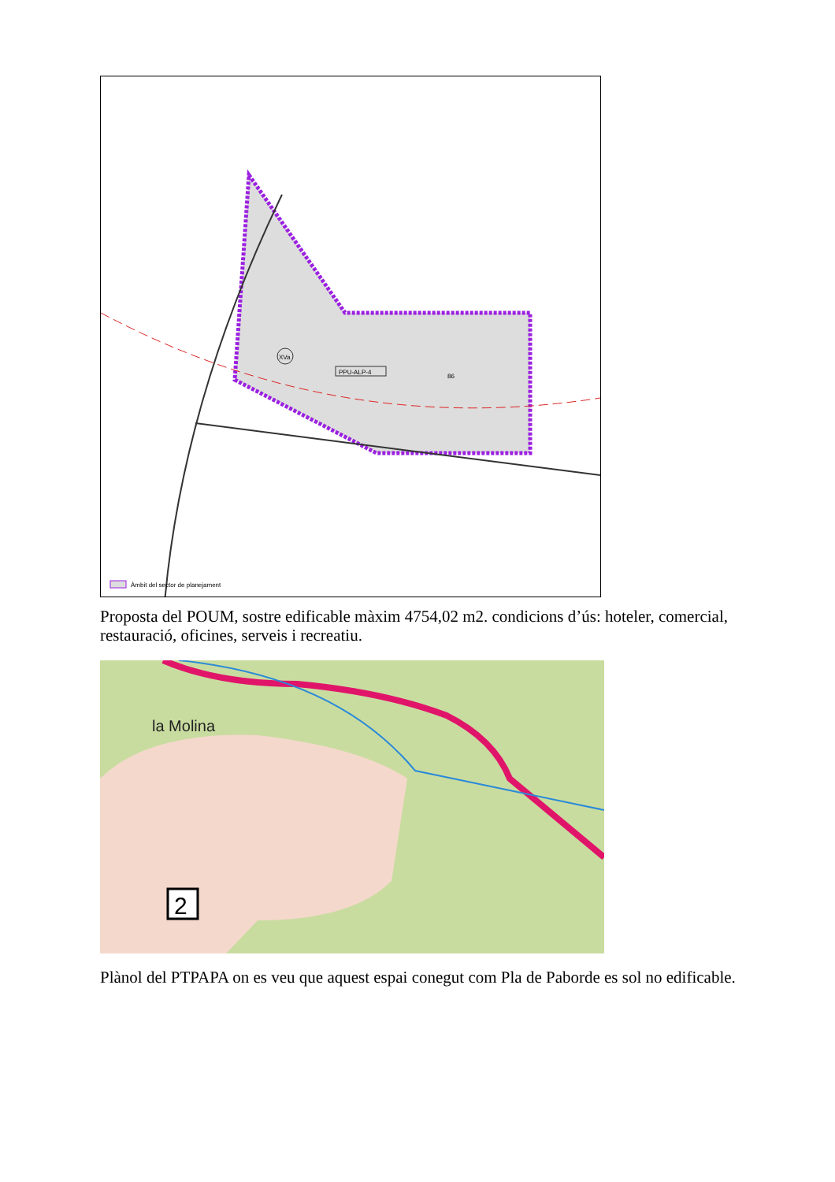XVa
PPU-ALP-4
86
Àmbit del sector de planejament
Proposta del POUM, sostre edificable màxim 4754,02 m2. condicions d’ús: hoteler, comercial, restauració, oficines, serveis i recreatiu.
la Molina
2
Plànol del PTPAPA on es veu que aquest espai conegut com Pla de Paborde es sol no edificable.